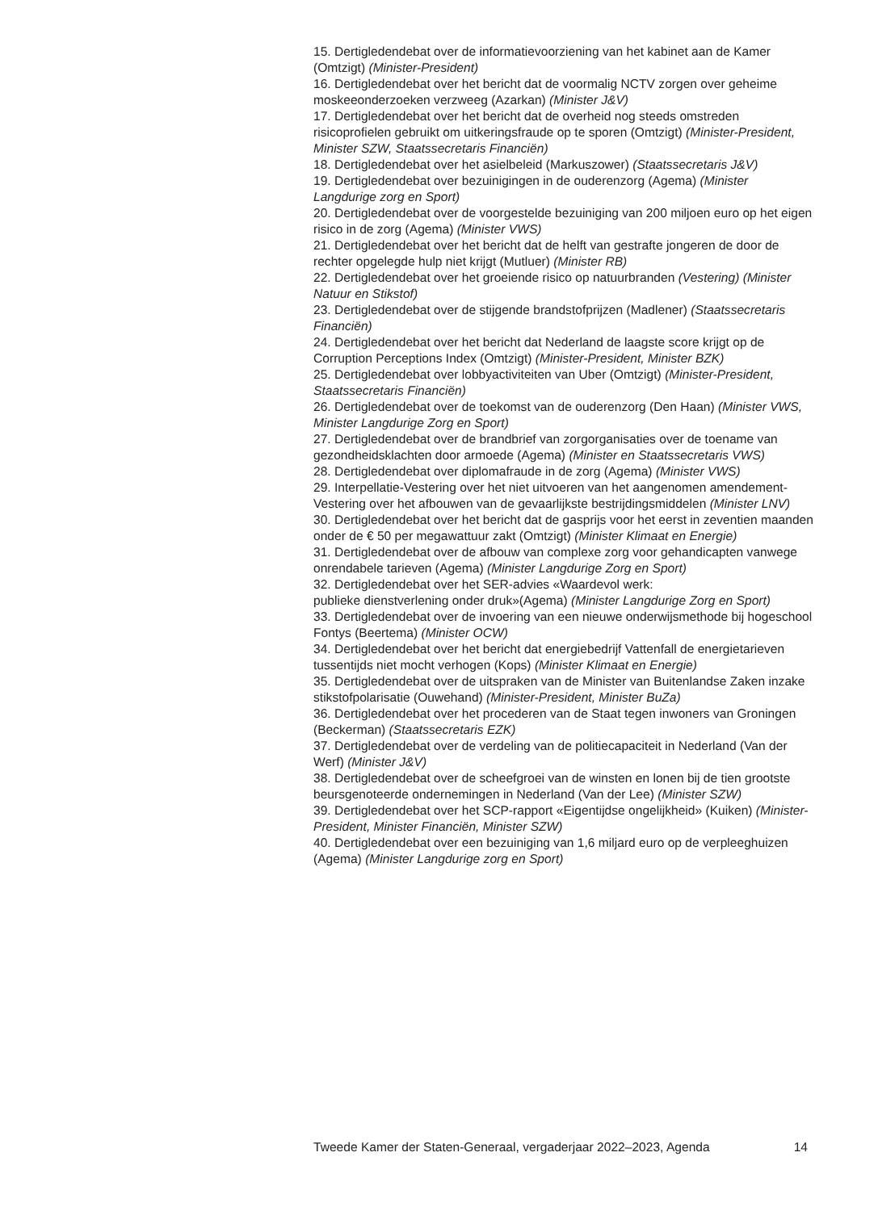15. Dertigledendebat over de informatievoorziening van het kabinet aan de Kamer (Omtzigt) (Minister-President)
16. Dertigledendebat over het bericht dat de voormalig NCTV zorgen over geheime moskeeonderzoeken verzweeg (Azarkan) (Minister J&V)
17. Dertigledendebat over het bericht dat de overheid nog steeds omstreden risicoprofielen gebruikt om uitkeringsfraude op te sporen (Omtzigt) (Minister-President, Minister SZW, Staatssecretaris Financiën)
18. Dertigledendebat over het asielbeleid (Markuszower) (Staatssecretaris J&V)
19. Dertigledendebat over bezuinigingen in de ouderenzorg (Agema) (Minister Langdurige zorg en Sport)
20. Dertigledendebat over de voorgestelde bezuiniging van 200 miljoen euro op het eigen risico in de zorg (Agema) (Minister VWS)
21. Dertigledendebat over het bericht dat de helft van gestrafte jongeren de door de rechter opgelegde hulp niet krijgt (Mutluer) (Minister RB)
22. Dertigledendebat over het groeiende risico op natuurbranden (Vestering) (Minister Natuur en Stikstof)
23. Dertigledendebat over de stijgende brandstofprijzen (Madlener) (Staatssecretaris Financiën)
24. Dertigledendebat over het bericht dat Nederland de laagste score krijgt op de Corruption Perceptions Index (Omtzigt) (Minister-President, Minister BZK)
25. Dertigledendebat over lobbyactiviteiten van Uber (Omtzigt) (Minister-President, Staatssecretaris Financiën)
26. Dertigledendebat over de toekomst van de ouderenzorg (Den Haan) (Minister VWS, Minister Langdurige Zorg en Sport)
27. Dertigledendebat over de brandbrief van zorgorganisaties over de toename van gezondheidsklachten door armoede (Agema) (Minister en Staatssecretaris VWS)
28. Dertigledendebat over diplomafraude in de zorg (Agema) (Minister VWS)
29. Interpellatie-Vestering over het niet uitvoeren van het aangenomen amendement-Vestering over het afbouwen van de gevaarlijkste bestrijdingsmiddelen (Minister LNV)
30. Dertigledendebat over het bericht dat de gasprijs voor het eerst in zeventien maanden onder de € 50 per megawattuur zakt (Omtzigt) (Minister Klimaat en Energie)
31. Dertigledendebat over de afbouw van complexe zorg voor gehandicapten vanwege onrendabele tarieven (Agema) (Minister Langdurige Zorg en Sport)
32. Dertigledendebat over het SER-advies «Waardevol werk:
publieke dienstverlening onder druk»(Agema) (Minister Langdurige Zorg en Sport)
33. Dertigledendebat over de invoering van een nieuwe onderwijsmethode bij hogeschool Fontys (Beertema) (Minister OCW)
34. Dertigledendebat over het bericht dat energiebedrijf Vattenfall de energietarieven tussentijds niet mocht verhogen (Kops) (Minister Klimaat en Energie)
35. Dertigledendebat over de uitspraken van de Minister van Buitenlandse Zaken inzake stikstofpolarisatie (Ouwehand) (Minister-President, Minister BuZa)
36. Dertigledendebat over het procederen van de Staat tegen inwoners van Groningen (Beckerman) (Staatssecretaris EZK)
37. Dertigledendebat over de verdeling van de politiecapaciteit in Nederland (Van der Werf) (Minister J&V)
38. Dertigledendebat over de scheefgroei van de winsten en lonen bij de tien grootste beursgenoteerde ondernemingen in Nederland (Van der Lee) (Minister SZW)
39. Dertigledendebat over het SCP-rapport «Eigentijdse ongelijkheid» (Kuiken) (Minister-President, Minister Financiën, Minister SZW)
40. Dertigledendebat over een bezuiniging van 1,6 miljard euro op de verpleeghuizen (Agema) (Minister Langdurige zorg en Sport)
Tweede Kamer der Staten-Generaal, vergaderjaar 2022–2023, Agenda 14